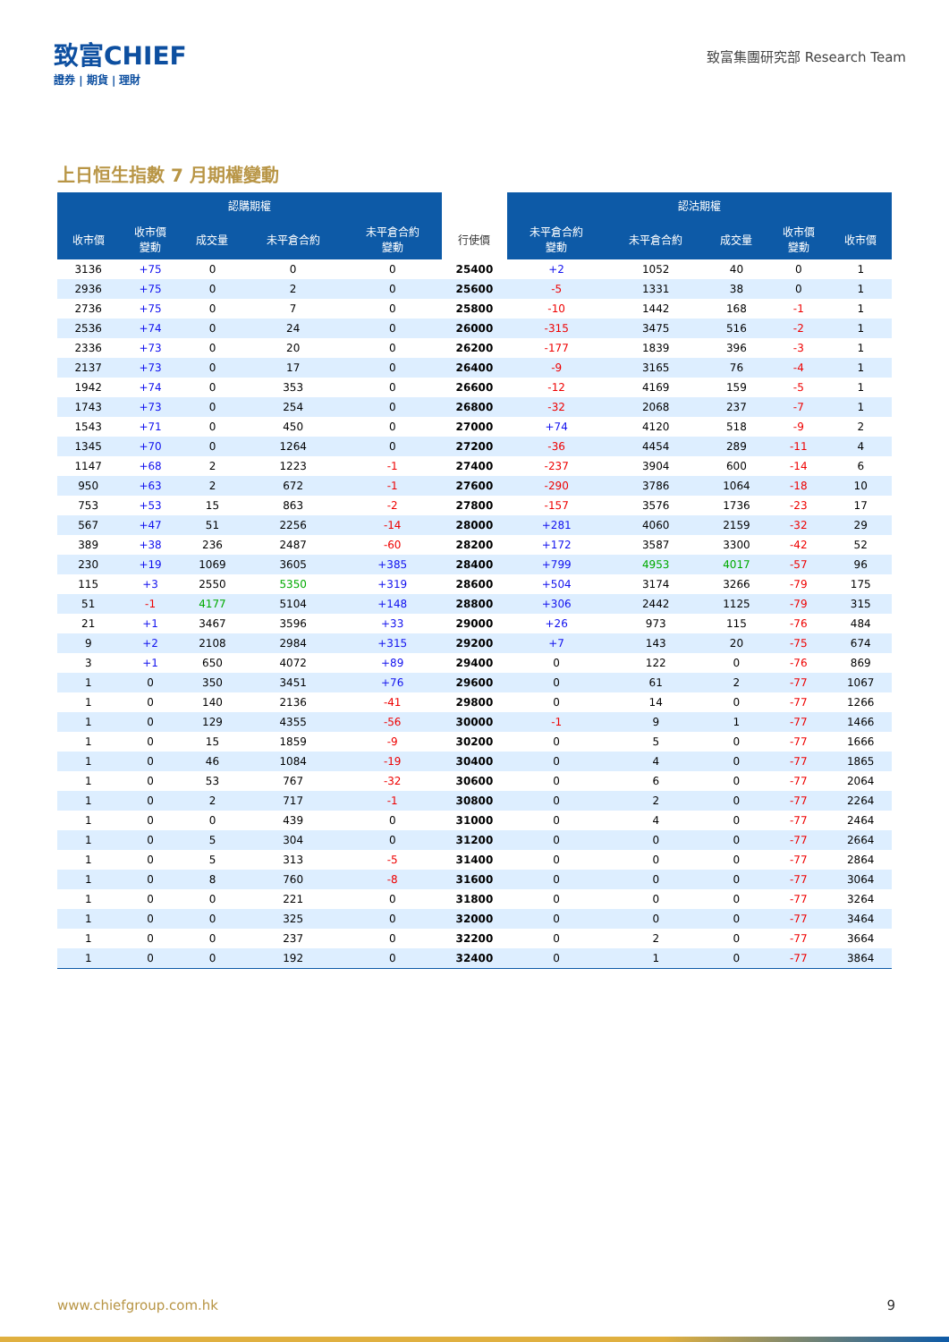致富CHIEF
證券 | 期貨 | 理財
致富集團研究部 Research Team
上日恒生指數 7 月期權變動
| 認購期權 | | | | | | 認沽期權 | | | | |
| --- | --- | --- | --- | --- | --- | --- | --- | --- | --- | --- |
| 收市價 | 收市價 變動 | 成交量 | 未平倉合約 | 未平倉合約 變動 | 行使價 | 未平倉合約 變動 | 未平倉合約 | 成交量 | 收市價 變動 | 收市價 |
| 3136 | +75 | 0 | 0 | 0 | 25400 | +2 | 1052 | 40 | 0 | 1 |
| 2936 | +75 | 0 | 2 | 0 | 25600 | -5 | 1331 | 38 | 0 | 1 |
| 2736 | +75 | 0 | 7 | 0 | 25800 | -10 | 1442 | 168 | -1 | 1 |
| 2536 | +74 | 0 | 24 | 0 | 26000 | -315 | 3475 | 516 | -2 | 1 |
| 2336 | +73 | 0 | 20 | 0 | 26200 | -177 | 1839 | 396 | -3 | 1 |
| 2137 | +73 | 0 | 17 | 0 | 26400 | -9 | 3165 | 76 | -4 | 1 |
| 1942 | +74 | 0 | 353 | 0 | 26600 | -12 | 4169 | 159 | -5 | 1 |
| 1743 | +73 | 0 | 254 | 0 | 26800 | -32 | 2068 | 237 | -7 | 1 |
| 1543 | +71 | 0 | 450 | 0 | 27000 | +74 | 4120 | 518 | -9 | 2 |
| 1345 | +70 | 0 | 1264 | 0 | 27200 | -36 | 4454 | 289 | -11 | 4 |
| 1147 | +68 | 2 | 1223 | -1 | 27400 | -237 | 3904 | 600 | -14 | 6 |
| 950 | +63 | 2 | 672 | -1 | 27600 | -290 | 3786 | 1064 | -18 | 10 |
| 753 | +53 | 15 | 863 | -2 | 27800 | -157 | 3576 | 1736 | -23 | 17 |
| 567 | +47 | 51 | 2256 | -14 | 28000 | +281 | 4060 | 2159 | -32 | 29 |
| 389 | +38 | 236 | 2487 | -60 | 28200 | +172 | 3587 | 3300 | -42 | 52 |
| 230 | +19 | 1069 | 3605 | +385 | 28400 | +799 | 4953 | 4017 | -57 | 96 |
| 115 | +3 | 2550 | 5350 | +319 | 28600 | +504 | 3174 | 3266 | -79 | 175 |
| 51 | -1 | 4177 | 5104 | +148 | 28800 | +306 | 2442 | 1125 | -79 | 315 |
| 21 | +1 | 3467 | 3596 | +33 | 29000 | +26 | 973 | 115 | -76 | 484 |
| 9 | +2 | 2108 | 2984 | +315 | 29200 | +7 | 143 | 20 | -75 | 674 |
| 3 | +1 | 650 | 4072 | +89 | 29400 | 0 | 122 | 0 | -76 | 869 |
| 1 | 0 | 350 | 3451 | +76 | 29600 | 0 | 61 | 2 | -77 | 1067 |
| 1 | 0 | 140 | 2136 | -41 | 29800 | 0 | 14 | 0 | -77 | 1266 |
| 1 | 0 | 129 | 4355 | -56 | 30000 | -1 | 9 | 1 | -77 | 1466 |
| 1 | 0 | 15 | 1859 | -9 | 30200 | 0 | 5 | 0 | -77 | 1666 |
| 1 | 0 | 46 | 1084 | -19 | 30400 | 0 | 4 | 0 | -77 | 1865 |
| 1 | 0 | 53 | 767 | -32 | 30600 | 0 | 6 | 0 | -77 | 2064 |
| 1 | 0 | 2 | 717 | -1 | 30800 | 0 | 2 | 0 | -77 | 2264 |
| 1 | 0 | 0 | 439 | 0 | 31000 | 0 | 4 | 0 | -77 | 2464 |
| 1 | 0 | 5 | 304 | 0 | 31200 | 0 | 0 | 0 | -77 | 2664 |
| 1 | 0 | 5 | 313 | -5 | 31400 | 0 | 0 | 0 | -77 | 2864 |
| 1 | 0 | 8 | 760 | -8 | 31600 | 0 | 0 | 0 | -77 | 3064 |
| 1 | 0 | 0 | 221 | 0 | 31800 | 0 | 0 | 0 | -77 | 3264 |
| 1 | 0 | 0 | 325 | 0 | 32000 | 0 | 0 | 0 | -77 | 3464 |
| 1 | 0 | 0 | 237 | 0 | 32200 | 0 | 2 | 0 | -77 | 3664 |
| 1 | 0 | 0 | 192 | 0 | 32400 | 0 | 1 | 0 | -77 | 3864 |
www.chiefgroup.com.hk 9